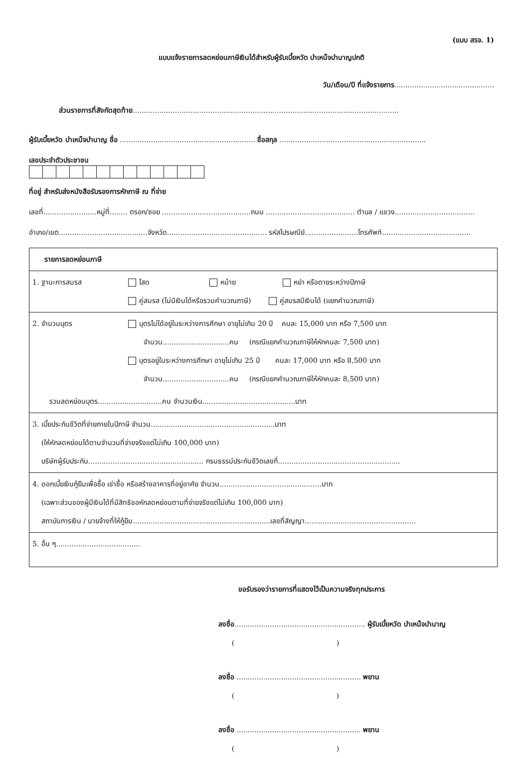(แบบ สรจ. 1)
แบบแจ้งรายการลดหย่อนภาษีเงินได้สำหรับผู้รับเบี้ยหวัด บำเหน็จบำนาญปกติ
วัน/เดือน/ปี ที่แจ้งรายการ.............................................
ส่วนราชการที่สังกัดสุดท้าย........................................................................................................................
ผู้รับเบี้ยหวัด บำเหน็จบำนาญ ชื่อ ............................................................. ชื่อสกุล ..................................................................
เลขประจำตัวประชาชน
ที่อยู่ สำหรับส่งหนังสือรับรองการหักภาษี ณ ที่จ่าย
เลขที่........................หมู่ที่........ ตรอก/ซอย ........................................ถนน ........................................ ตำบล / แขวง....................................
อำเภอ/เขต........................................จังหวัด............................................. รหัสไปรษณีย์........................โทรศัพท์........................................
| รายการลดหย่อนภาษี | |
| 1. ฐานะการสมรส | โสด หม้าย หย่า หรือตายระหว่างปีภาษี คู่สมรส (ไม่มีเงินได้หรือรวมคำนวณภาษี) คู่สมรสมีเงินได้ (แยกคำนวณภาษี) |
| 2. จำนวนบุตร | บุตรไม่ได้อยู่ในระหว่างการศึกษา อายุไม่เกิน 20 ปี คนละ 15,000 บาท หรือ 7,500 บาท จำนวน..............................คน (กรณีแยกคำนวณภาษีให้หักคนละ 7,500 บาท) บุตรอยู่ในระหว่างการศึกษา อายุไม่เกิน 25 ปี คนละ 17,000 บาท หรือ 8,500 บาท จำนวน..............................คน (กรณีแยกคำนวณภาษีให้หักคนละ 8,500 บาท) |
| รวมลดหย่อนบุตร.............................คน จำนวนเงิน..........................................บาท | |
| 3. เบี้ยประกันชีวิตที่จ่ายภายในปีภาษี จำนวน........................................................บาท (ให้หักลดหย่อนได้ตามจำนวนที่จ่ายจริงแต่ไม่เกิน 100,000 บาท) บริษัทผู้รับประกัน.................................................... กรมธรรม์ประกันชีวิตเลขที่....................................................... | |
| 4. ดอกเบี้ยเงินกู้ยืมเพื่อซื้อ เช่าซื้อ หรือสร้างอาคารที่อยู่อาศัย จำนวน..............................................บาท (เฉพาะส่วนของผู้มีเงินได้ที่มีสิทธิขอหักลดหย่อนตามที่จ่ายจริงแต่ไม่เกิน 100,000 บาท) สถาบันการเงิน / นายจ้างที่ให้กู้ยืม..............................................................เลขที่สัญญา.................................................. | |
| 5. อื่น ๆ...................................... | |
ขอรับรองว่ารายการที่แสดงไว้เป็นความจริงทุกประการ
ลงชื่อ........................................................... ผู้รับเบี้ยหวัด บำเหน็จบำนาญ
( )
ลงชื่อ ........................................................ พยาน
( )
ลงชื่อ ........................................................ พยาน
( )